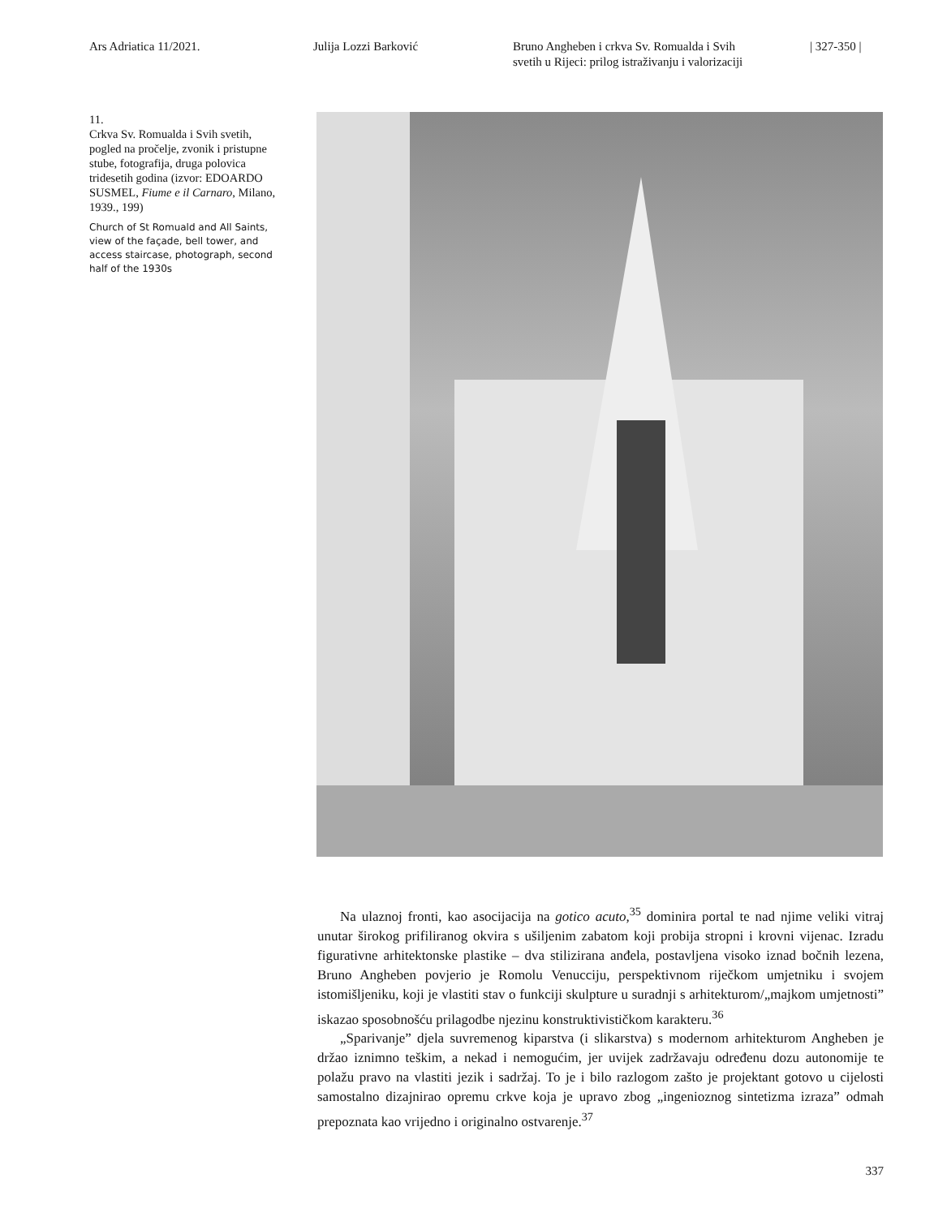Ars Adriatica 11/2021. Julija Lozzi Barković Bruno Angheben i crkva Sv. Romualda i Svih
svetih u Rijeci: prilog istraživanju i valorizaciji
| 327-350 |
11.
Crkva Sv. Romualda i Svih svetih, pogled na pročelje, zvonik i pristupne stube, fotografija, druga polovica tridesetih godina (izvor: EDOARDO SUSMEL, Fiume e il Carnaro, Milano, 1939., 199)
Church of St Romuald and All Saints, view of the façade, bell tower, and access staircase, photograph, second half of the 1930s
Na ulaznoj fronti, kao asocijacija na gotico acuto,<sup>35</sup> dominira portal te nad njime veliki vitraj unutar širokog prifiliranog okvira s ušiljenim zabatom koji probija stropni i krovni vijenac. Izradu figurativne arhitektonske plastike – dva stilizirana anđela, postavljena visoko iznad bočnih lezena, Bruno Angheben povjerio je Romolu Venucciju, perspektivnom riječkom umjetniku i svojem istomišljeniku, koji je vlastiti stav o funkciji skulpture u suradnji s arhitekturom/„majkom umjetnosti” iskazao sposobnošću prilagodbe njezinu konstruktivističkom karakteru.<sup>36</sup>
„Sparivanje” djela suvremenog kiparstva (i slikarstva) s modernom arhitekturom Angheben je držao iznimno teškim, a nekad i nemogućim, jer uvijek zadržavaju određenu dozu autonomije te polažu pravo na vlastiti jezik i sadržaj. To je i bilo razlogom zašto je projektant gotovo u cijelosti samostalno dizajnirao opremu crkve koja je upravo zbog „ingenioznog sintetizma izraza” odmah prepoznata kao vrijedno i originalno ostvarenje.<sup>37</sup>
337